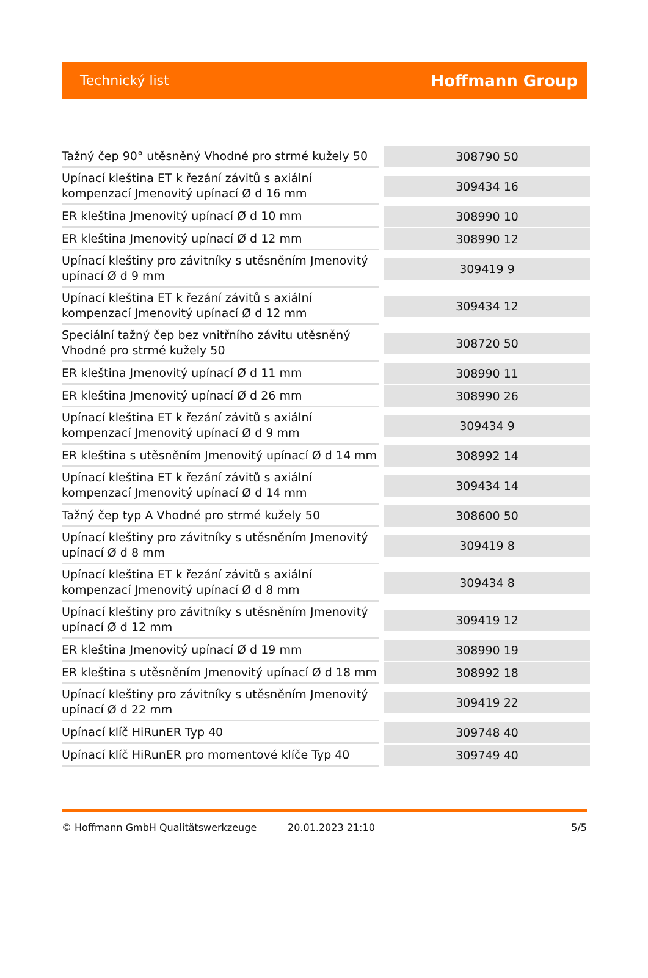Technický list Hoffmann Group
| Tažný čep 90° utěsněný Vhodné pro strmé kužely 50 | 308790 50 |
| Upínací kleština ET k řezání závitů s axiální kompenzací Jmenovitý upínací Ø d 16 mm | 309434 16 |
| ER kleština Jmenovitý upínací Ø d 10 mm | 308990 10 |
| ER kleština Jmenovitý upínací Ø d 12 mm | 308990 12 |
| Upínací kleštiny pro závitníky s utěsněním Jmenovitý upínací Ø d 9 mm | 309419 9 |
| Upínací kleština ET k řezání závitů s axiální kompenzací Jmenovitý upínací Ø d 12 mm | 309434 12 |
| Speciální tažný čep bez vnitřního závitu utěsněný Vhodné pro strmé kužely 50 | 308720 50 |
| ER kleština Jmenovitý upínací Ø d 11 mm | 308990 11 |
| ER kleština Jmenovitý upínací Ø d 26 mm | 308990 26 |
| Upínací kleština ET k řezání závitů s axiální kompenzací Jmenovitý upínací Ø d 9 mm | 309434 9 |
| ER kleština s utěsněním Jmenovitý upínací Ø d 14 mm | 308992 14 |
| Upínací kleština ET k řezání závitů s axiální kompenzací Jmenovitý upínací Ø d 14 mm | 309434 14 |
| Tažný čep typ A Vhodné pro strmé kužely 50 | 308600 50 |
| Upínací kleštiny pro závitníky s utěsněním Jmenovitý upínací Ø d 8 mm | 309419 8 |
| Upínací kleština ET k řezání závitů s axiální kompenzací Jmenovitý upínací Ø d 8 mm | 309434 8 |
| Upínací kleštiny pro závitníky s utěsněním Jmenovitý upínací Ø d 12 mm | 309419 12 |
| ER kleština Jmenovitý upínací Ø d 19 mm | 308990 19 |
| ER kleština s utěsněním Jmenovitý upínací Ø d 18 mm | 308992 18 |
| Upínací kleštiny pro závitníky s utěsněním Jmenovitý upínací Ø d 22 mm | 309419 22 |
| Upínací klíč HiRunER Typ 40 | 309748 40 |
| Upínací klíč HiRunER pro momentové klíče Typ 40 | 309749 40 |
© Hoffmann GmbH Qualitätswerkzeuge 20.01.2023 21:10 5/5